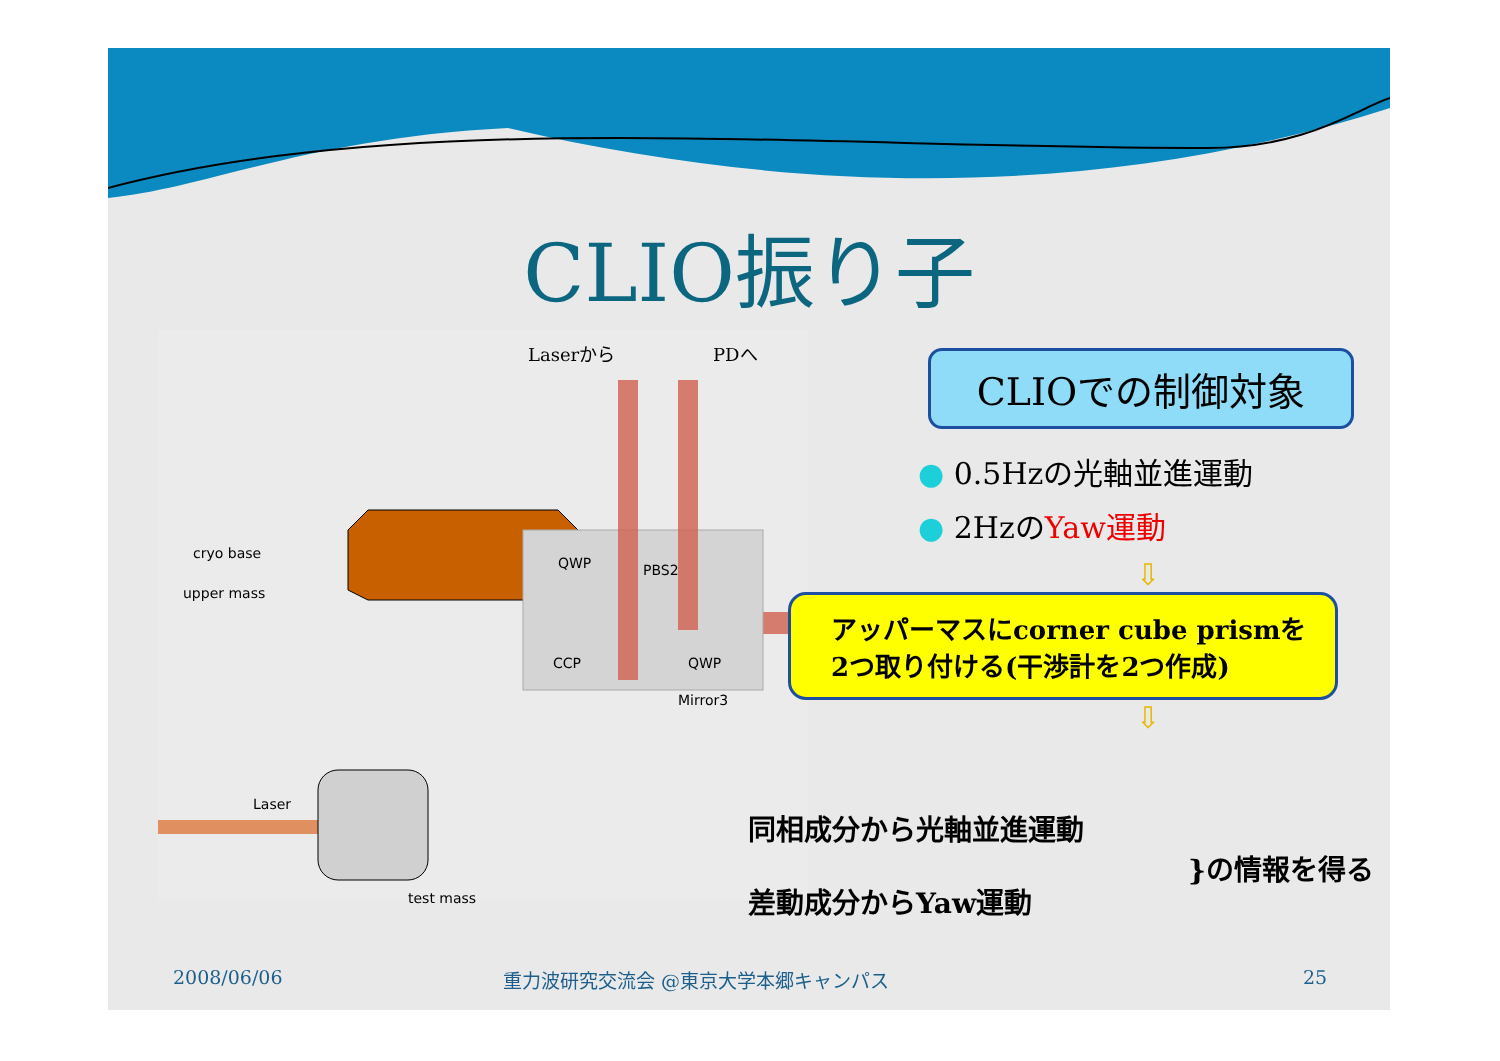CLIO振り子
Laserから PDへ
cryo base
upper mass
QWP PBS2
CCP QWP
Mirror3
Laser
test mass
CLIOでの制御対象
● 0.5Hzの光軸並進運動
● 2HzのYaw運動
⇩
アッパーマスにcorner cube prismを
2つ取り付ける(干渉計を2つ作成)
⇩
同相成分から光軸並進運動
差動成分からYaw運動
}の情報を得る
2008/06/06
重力波研究交流会 @東京大学本郷キャンパス
25